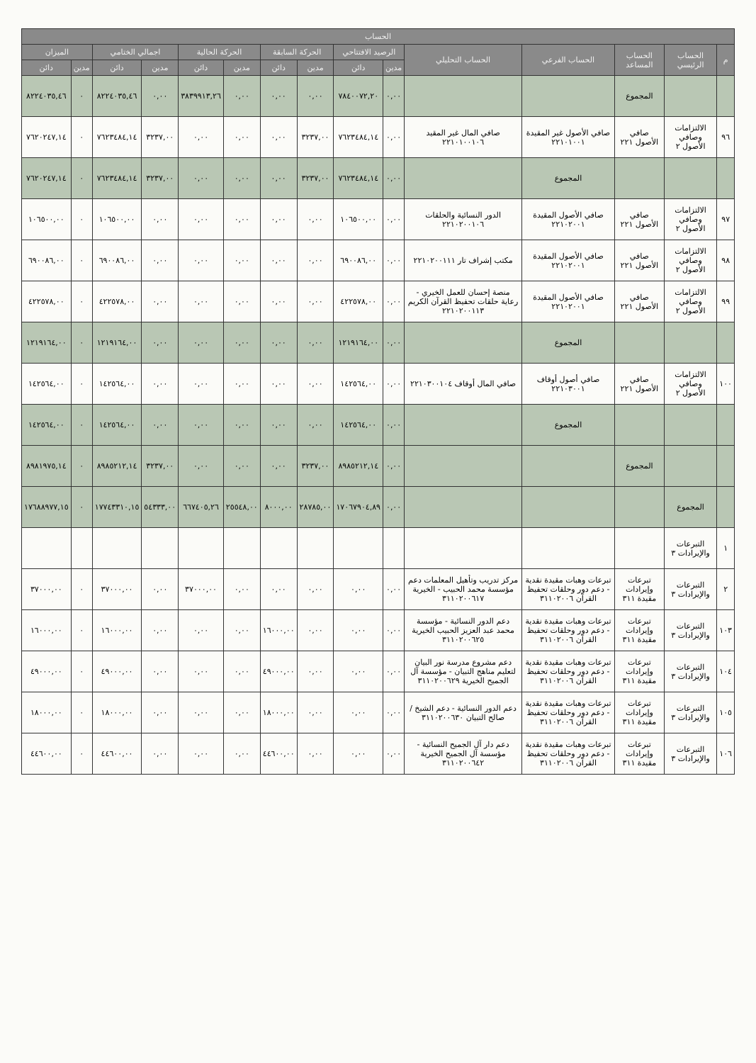| الحساب | | | | | | | | | | | | | | |
| --- | --- | --- | --- | --- | --- | --- | --- | --- | --- | --- | --- | --- | --- | --- |
| م | الحساب الرئيسي | الحساب المساعد | الحساب الفرعي | الحساب التحليلي | الرصيد الافتتاحي | | الحركة السابقة | | الحركة الحالية | | اجمالي الختامي | | الميزان | |
| | | | | | مدين | دائن | مدين | دائن | مدين | دائن | مدين | دائن | مدين | دائن |
| | | المجموع | | | ٠,٠٠ | ٧٨٤٠٠٧٢,٢٠ | ٠,٠٠ | ٠,٠٠ | ٠,٠٠ | ٣٨٣٩٩١٣,٢٦ | ٠,٠٠ | ٨٢٢٤٠٣٥,٤٦ | ٠ | ٨٢٢٤٠٣٥,٤٦ |
| ٩٦ | الالتزامات وصافي الأصول ٢ | صافي الأصول ٢٢١ | صافي الأصول غير المقيدة ٢٢١٠١٠٠١ | صافي المال غير المقيد ٢٢١٠١٠٠١٠٦ | ٠,٠٠ | ٧٦٢٣٤٨٤,١٤ | ٣٢٣٧,٠٠ | ٠,٠٠ | ٠,٠٠ | ٠,٠٠ | ٣٢٣٧,٠٠ | ٧٦٢٣٤٨٤,١٤ | ٠ | ٧٦٢٠٢٤٧,١٤ |
| | | | المجموع | | ٠,٠٠ | ٧٦٢٣٤٨٤,١٤ | ٣٢٣٧,٠٠ | ٠,٠٠ | ٠,٠٠ | ٠,٠٠ | ٣٢٣٧,٠٠ | ٧٦٢٣٤٨٤,١٤ | ٠ | ٧٦٢٠٢٤٧,١٤ |
| ٩٧ | الالتزامات وصافي الأصول ٢ | صافي الأصول ٢٢١ | صافي الأصول المقيدة ٢٢١٠٢٠٠١ | الدور النسائية والحلقات ٢٢١٠٢٠٠١٠٦ | ٠,٠٠ | ١٠٦٥٠٠,٠٠ | ٠,٠٠ | ٠,٠٠ | ٠,٠٠ | ٠,٠٠ | ٠,٠٠ | ١٠٦٥٠٠,٠٠ | ٠ | ١٠٦٥٠٠,٠٠ |
| ٩٨ | الالتزامات وصافي الأصول ٢ | صافي الأصول ٢٢١ | صافي الأصول المقيدة ٢٢١٠٢٠٠١ | مكتب إشراف تار ٢٢١٠٢٠٠١١١ | ٠,٠٠ | ٦٩٠٠٨٦,٠٠ | ٠,٠٠ | ٠,٠٠ | ٠,٠٠ | ٠,٠٠ | ٠,٠٠ | ٦٩٠٠٨٦,٠٠ | ٠ | ٦٩٠٠٨٦,٠٠ |
| ٩٩ | الالتزامات وصافي الأصول ٢ | صافي الأصول ٢٢١ | صافي الأصول المقيدة ٢٢١٠٢٠٠١ | منصة إحسان للعمل الخيري - رعاية حلقات تحفيظ القرآن الكريم ٢٢١٠٢٠٠١١٣ | ٠,٠٠ | ٤٢٢٥٧٨,٠٠ | ٠,٠٠ | ٠,٠٠ | ٠,٠٠ | ٠,٠٠ | ٠,٠٠ | ٤٢٢٥٧٨,٠٠ | ٠ | ٤٢٢٥٧٨,٠٠ |
| | | | المجموع | | ٠,٠٠ | ١٢١٩١٦٤,٠٠ | ٠,٠٠ | ٠,٠٠ | ٠,٠٠ | ٠,٠٠ | ٠,٠٠ | ١٢١٩١٦٤,٠٠ | ٠ | ١٢١٩١٦٤,٠٠ |
| ١٠٠ | الالتزامات وصافي الأصول ٢ | صافي الأصول ٢٢١ | صافي أصول أوقاف ٢٢١٠٣٠٠١ | صافي المال أوقاف ٢٢١٠٣٠٠١٠٤ | ٠,٠٠ | ١٤٢٥٦٤,٠٠ | ٠,٠٠ | ٠,٠٠ | ٠,٠٠ | ٠,٠٠ | ٠,٠٠ | ١٤٢٥٦٤,٠٠ | ٠ | ١٤٢٥٦٤,٠٠ |
| | | | المجموع | | ٠,٠٠ | ١٤٢٥٦٤,٠٠ | ٠,٠٠ | ٠,٠٠ | ٠,٠٠ | ٠,٠٠ | ٠,٠٠ | ١٤٢٥٦٤,٠٠ | ٠ | ١٤٢٥٦٤,٠٠ |
| | | المجموع | | | ٠,٠٠ | ٨٩٨٥٢١٢,١٤ | ٣٢٣٧,٠٠ | ٠,٠٠ | ٠,٠٠ | ٠,٠٠ | ٣٢٣٧,٠٠ | ٨٩٨٥٢١٢,١٤ | ٠ | ٨٩٨١٩٧٥,١٤ |
| | المجموع | | | | ٠,٠٠ | ١٧٠٦٧٩٠٤,٨٩ | ٢٨٧٨٥,٠٠ | ٨٠٠٠,٠٠ | ٢٥٥٤٨,٠٠ | ٦٦٧٤٠٥,٢٦ | ٥٤٣٣٣,٠٠ | ١٧٧٤٣٣١٠,١٥ | ٠ | ١٧٦٨٨٩٧٧,١٥ |
| ١ | التبرعات والإيرادات ٣ | | | | | | | | | | | | | |
| ٢ | التبرعات والإيرادات ٣ | تبرعات وإيرادات مقيدة ٣١١ | تبرعات وهبات مقيدة نقدية - دعم دور وحلقات تحفيظ القرآن ٣١١٠٢٠٠٦ | مركز تدريب وتأهيل المعلمات دعم مؤسسة محمد الحبيب - الخيرية ٣١١٠٢٠٠٦١٧ | ٠,٠٠ | ٠,٠٠ | ٠,٠٠ | ٠,٠٠ | ٠,٠٠ | ٣٧٠٠٠,٠٠ | ٠,٠٠ | ٣٧٠٠٠,٠٠ | ٠ | ٣٧٠٠٠,٠٠ |
| ١٠٣ | التبرعات والإيرادات ٣ | تبرعات وإيرادات مقيدة ٣١١ | تبرعات وهبات مقيدة نقدية - دعم دور وحلقات تحفيظ القرآن ٣١١٠٢٠٠٦ | دعم الدور النسائية - مؤسسة محمد عبد العزيز الحبيب الخيرية ٣١١٠٢٠٠٦٢٥ | ٠,٠٠ | ٠,٠٠ | ٠,٠٠ | ١٦٠٠٠,٠٠ | ٠,٠٠ | ٠,٠٠ | ٠,٠٠ | ١٦٠٠٠,٠٠ | ٠ | ١٦٠٠٠,٠٠ |
| ١٠٤ | التبرعات والإيرادات ٣ | تبرعات وإيرادات مقيدة ٣١١ | تبرعات وهبات مقيدة نقدية - دعم دور وحلقات تحفيظ القرآن ٣١١٠٢٠٠٦ | دعم مشروع مدرسة نور البيان لتعليم مناهج التبيان - مؤسسة آل الجميح الخيرية ٣١١٠٢٠٠٦٢٩ | ٠,٠٠ | ٠,٠٠ | ٠,٠٠ | ٤٩٠٠٠,٠٠ | ٠,٠٠ | ٠,٠٠ | ٠,٠٠ | ٤٩٠٠٠,٠٠ | ٠ | ٤٩٠٠٠,٠٠ |
| ١٠٥ | التبرعات والإيرادات ٣ | تبرعات وإيرادات مقيدة ٣١١ | تبرعات وهبات مقيدة نقدية - دعم دور وحلقات تحفيظ القرآن ٣١١٠٢٠٠٦ | دعم الدور النسائية - دعم الشيخ / صالح التبيان ٣١١٠٢٠٠٦٣٠ | ٠,٠٠ | ٠,٠٠ | ٠,٠٠ | ١٨٠٠٠,٠٠ | ٠,٠٠ | ٠,٠٠ | ٠,٠٠ | ١٨٠٠٠,٠٠ | ٠ | ١٨٠٠٠,٠٠ |
| ١٠٦ | التبرعات والإيرادات ٣ | تبرعات وإيرادات مقيدة ٣١١ | تبرعات وهبات مقيدة نقدية - دعم دور وحلقات تحفيظ القرآن ٣١١٠٢٠٠٦ | دعم دار آل الجميح النسائية - مؤسسة آل الجميح الخيرية ٣١١٠٢٠٠٦٤٢ | ٠,٠٠ | ٠,٠٠ | ٠,٠٠ | ٤٤٦٠٠,٠٠ | ٠,٠٠ | ٠,٠٠ | ٠,٠٠ | ٤٤٦٠٠,٠٠ | ٠ | ٤٤٦٠٠,٠٠ |